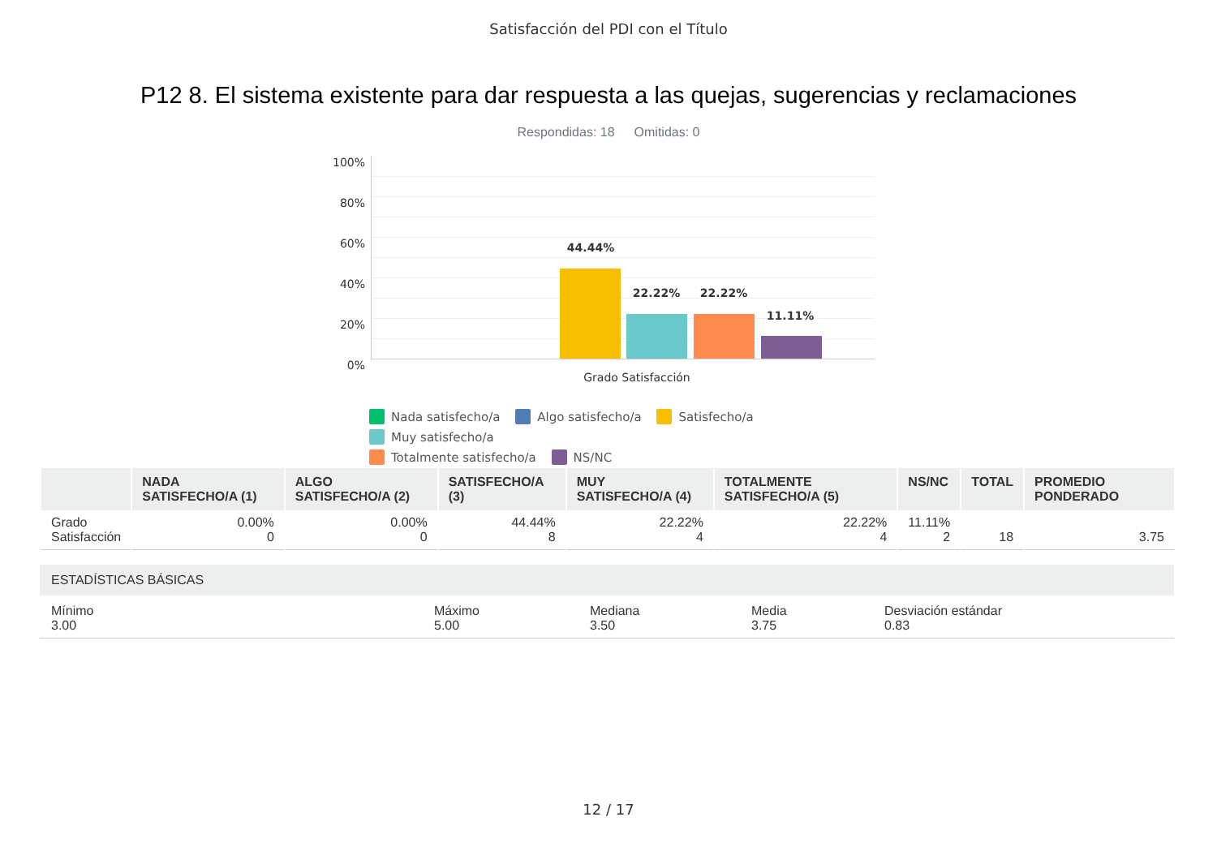Satisfacción del PDI con el Título
P12 8. El sistema existente para dar respuesta a las quejas, sugerencias y reclamaciones
Respondidas: 18 Omitidas: 0
100%
80%
60%
40%
20%
0%
44.44%
22.22% 22.22%
11.11%
Grado Satisfacción
Nada satisfecho/a Algo satisfecho/a Satisfecho/a Muy satisfecho/a
Totalmente satisfecho/a NS/NC
| | NADA SATISFECHO/A (1) | ALGO SATISFECHO/A (2) | SATISFECHO/A (3) | MUY SATISFECHO/A (4) | TOTALMENTE SATISFECHO/A (5) | NS/NC | TOTAL | PROMEDIO PONDERADO |
| --- | --- | --- | --- | --- | --- | --- | --- | --- |
| Grado Satisfacción | 0.00% 0 | 0.00% 0 | 44.44% 8 | 22.22% 4 | 22.22% 4 | 11.11% 2 | 18 | 3.75 |
ESTADÍSTICAS BÁSICAS
Mínimo
3.00
Máximo
5.00
Mediana
3.50
Media
3.75
Desviación estándar
0.83
12 / 17